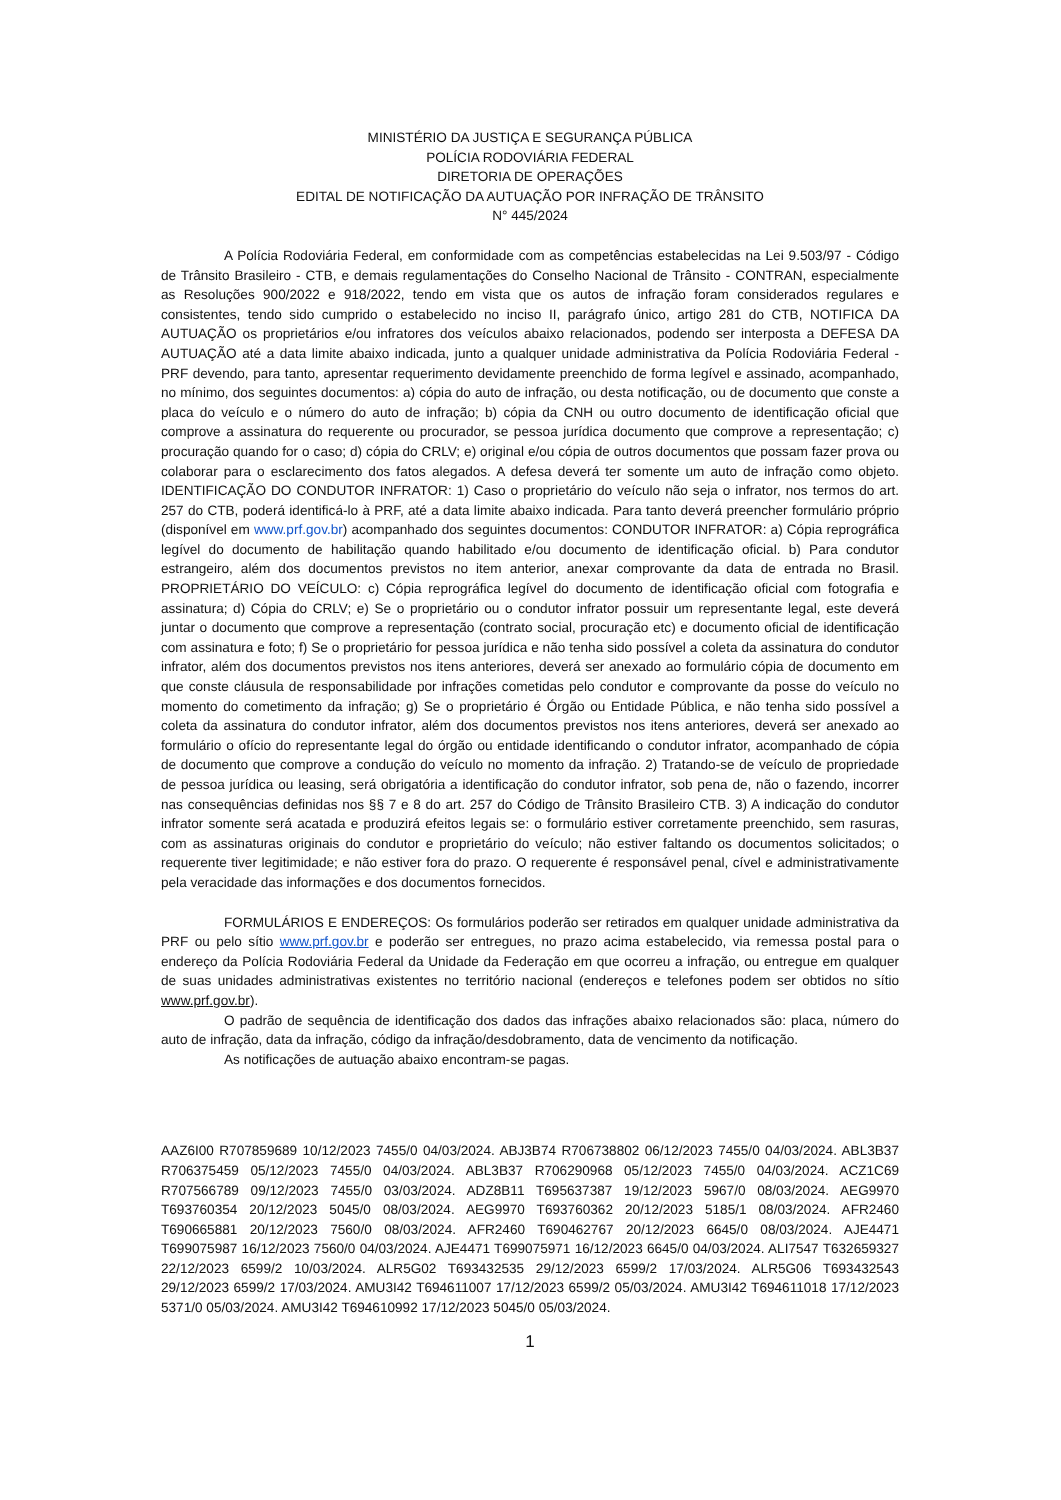MINISTÉRIO DA JUSTIÇA E SEGURANÇA PÚBLICA
POLÍCIA RODOVIÁRIA FEDERAL
DIRETORIA DE OPERAÇÕES
EDITAL DE NOTIFICAÇÃO DA AUTUAÇÃO POR INFRAÇÃO DE TRÂNSITO
N° 445/2024
A Polícia Rodoviária Federal, em conformidade com as competências estabelecidas na Lei 9.503/97 - Código de Trânsito Brasileiro - CTB, e demais regulamentações do Conselho Nacional de Trânsito - CONTRAN, especialmente as Resoluções 900/2022 e 918/2022, tendo em vista que os autos de infração foram considerados regulares e consistentes, tendo sido cumprido o estabelecido no inciso II, parágrafo único, artigo 281 do CTB, NOTIFICA DA AUTUAÇÃO os proprietários e/ou infratores dos veículos abaixo relacionados, podendo ser interposta a DEFESA DA AUTUAÇÃO até a data limite abaixo indicada, junto a qualquer unidade administrativa da Polícia Rodoviária Federal - PRF devendo, para tanto, apresentar requerimento devidamente preenchido de forma legível e assinado, acompanhado, no mínimo, dos seguintes documentos: a) cópia do auto de infração, ou desta notificação, ou de documento que conste a placa do veículo e o número do auto de infração; b) cópia da CNH ou outro documento de identificação oficial que comprove a assinatura do requerente ou procurador, se pessoa jurídica documento que comprove a representação; c) procuração quando for o caso; d) cópia do CRLV; e) original e/ou cópia de outros documentos que possam fazer prova ou colaborar para o esclarecimento dos fatos alegados. A defesa deverá ter somente um auto de infração como objeto. IDENTIFICAÇÃO DO CONDUTOR INFRATOR: 1) Caso o proprietário do veículo não seja o infrator, nos termos do art. 257 do CTB, poderá identificá-lo à PRF, até a data limite abaixo indicada. Para tanto deverá preencher formulário próprio (disponível em www.prf.gov.br) acompanhado dos seguintes documentos: CONDUTOR INFRATOR: a) Cópia reprográfica legível do documento de habilitação quando habilitado e/ou documento de identificação oficial. b) Para condutor estrangeiro, além dos documentos previstos no item anterior, anexar comprovante da data de entrada no Brasil. PROPRIETÁRIO DO VEÍCULO: c) Cópia reprográfica legível do documento de identificação oficial com fotografia e assinatura; d) Cópia do CRLV; e) Se o proprietário ou o condutor infrator possuir um representante legal, este deverá juntar o documento que comprove a representação (contrato social, procuração etc) e documento oficial de identificação com assinatura e foto; f) Se o proprietário for pessoa jurídica e não tenha sido possível a coleta da assinatura do condutor infrator, além dos documentos previstos nos itens anteriores, deverá ser anexado ao formulário cópia de documento em que conste cláusula de responsabilidade por infrações cometidas pelo condutor e comprovante da posse do veículo no momento do cometimento da infração; g) Se o proprietário é Órgão ou Entidade Pública, e não tenha sido possível a coleta da assinatura do condutor infrator, além dos documentos previstos nos itens anteriores, deverá ser anexado ao formulário o ofício do representante legal do órgão ou entidade identificando o condutor infrator, acompanhado de cópia de documento que comprove a condução do veículo no momento da infração. 2) Tratando-se de veículo de propriedade de pessoa jurídica ou leasing, será obrigatória a identificação do condutor infrator, sob pena de, não o fazendo, incorrer nas consequências definidas nos §§ 7 e 8 do art. 257 do Código de Trânsito Brasileiro CTB. 3) A indicação do condutor infrator somente será acatada e produzirá efeitos legais se: o formulário estiver corretamente preenchido, sem rasuras, com as assinaturas originais do condutor e proprietário do veículo; não estiver faltando os documentos solicitados; o requerente tiver legitimidade; e não estiver fora do prazo. O requerente é responsável penal, cível e administrativamente pela veracidade das informações e dos documentos fornecidos.
FORMULÁRIOS E ENDEREÇOS: Os formulários poderão ser retirados em qualquer unidade administrativa da PRF ou pelo sítio www.prf.gov.br e poderão ser entregues, no prazo acima estabelecido, via remessa postal para o endereço da Polícia Rodoviária Federal da Unidade da Federação em que ocorreu a infração, ou entregue em qualquer de suas unidades administrativas existentes no território nacional (endereços e telefones podem ser obtidos no sítio www.prf.gov.br).
O padrão de sequência de identificação dos dados das infrações abaixo relacionados são: placa, número do auto de infração, data da infração, código da infração/desdobramento, data de vencimento da notificação.
As notificações de autuação abaixo encontram-se pagas.
AAZ6I00 R707859689 10/12/2023 7455/0 04/03/2024. ABJ3B74 R706738802 06/12/2023 7455/0 04/03/2024. ABL3B37 R706375459 05/12/2023 7455/0 04/03/2024. ABL3B37 R706290968 05/12/2023 7455/0 04/03/2024. ACZ1C69 R707566789 09/12/2023 7455/0 03/03/2024. ADZ8B11 T695637387 19/12/2023 5967/0 08/03/2024. AEG9970 T693760354 20/12/2023 5045/0 08/03/2024. AEG9970 T693760362 20/12/2023 5185/1 08/03/2024. AFR2460 T690665881 20/12/2023 7560/0 08/03/2024. AFR2460 T690462767 20/12/2023 6645/0 08/03/2024. AJE4471 T699075987 16/12/2023 7560/0 04/03/2024. AJE4471 T699075971 16/12/2023 6645/0 04/03/2024. ALI7547 T632659327 22/12/2023 6599/2 10/03/2024. ALR5G02 T693432535 29/12/2023 6599/2 17/03/2024. ALR5G06 T693432543 29/12/2023 6599/2 17/03/2024. AMU3I42 T694611007 17/12/2023 6599/2 05/03/2024. AMU3I42 T694611018 17/12/2023 5371/0 05/03/2024. AMU3I42 T694610992 17/12/2023 5045/0 05/03/2024.
1